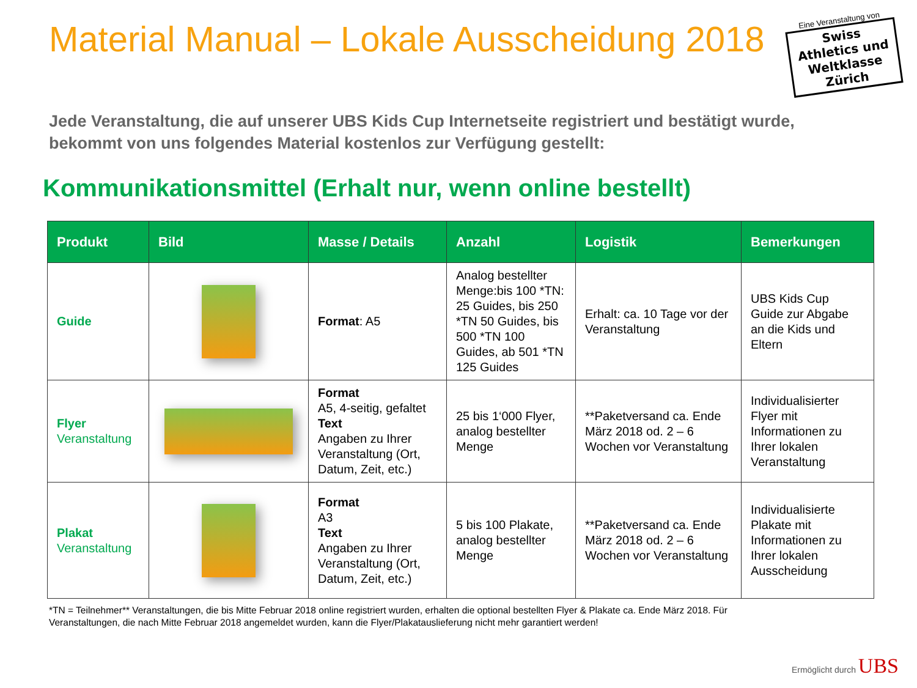Material Manual – Lokale Ausscheidung 2018
Eine Veranstaltung von
Swiss Athletics und Weltklasse Zürich
Jede Veranstaltung, die auf unserer UBS Kids Cup Internetseite registriert und bestätigt wurde, bekommt von uns folgendes Material kostenlos zur Verfügung gestellt:
Kommunikationsmittel (Erhalt nur, wenn online bestellt)
| Produkt | Bild | Masse / Details | Anzahl | Logistik | Bemerkungen |
| --- | --- | --- | --- | --- | --- |
| Guide | | Format : A5 | Analog bestellter Menge:bis 100 *TN: 25 Guides, bis 250 *TN 50 Guides, bis 500 *TN 100 Guides, ab 501 *TN 125 Guides | Erhalt: ca. 10 Tage vor der Veranstaltung | UBS Kids Cup Guide zur Abgabe an die Kids und Eltern |
| Flyer Veranstaltung | | Format A5, 4-seitig, gefaltet Text Angaben zu Ihrer Veranstaltung (Ort, Datum, Zeit, etc.) | 25 bis 1‘000 Flyer, analog bestellter Menge | **Paketversand ca. Ende März 2018 od. 2 – 6 Wochen vor Veranstaltung | Individualisierter Flyer mit Informationen zu Ihrer lokalen Veranstaltung |
| Plakat Veranstaltung | | Format A3 Text Angaben zu Ihrer Veranstaltung (Ort, Datum, Zeit, etc.) | 5 bis 100 Plakate, analog bestellter Menge | **Paketversand ca. Ende März 2018 od. 2 – 6 Wochen vor Veranstaltung | Individualisierte Plakate mit Informationen zu Ihrer lokalen Ausscheidung |
*TN = Teilnehmer** Veranstaltungen, die bis Mitte Februar 2018 online registriert wurden, erhalten die optional bestellten Flyer & Plakate ca. Ende März 2018. Für Veranstaltungen, die nach Mitte Februar 2018 angemeldet wurden, kann die Flyer/Plakatauslieferung nicht mehr garantiert werden!
Ermöglicht durch UBS